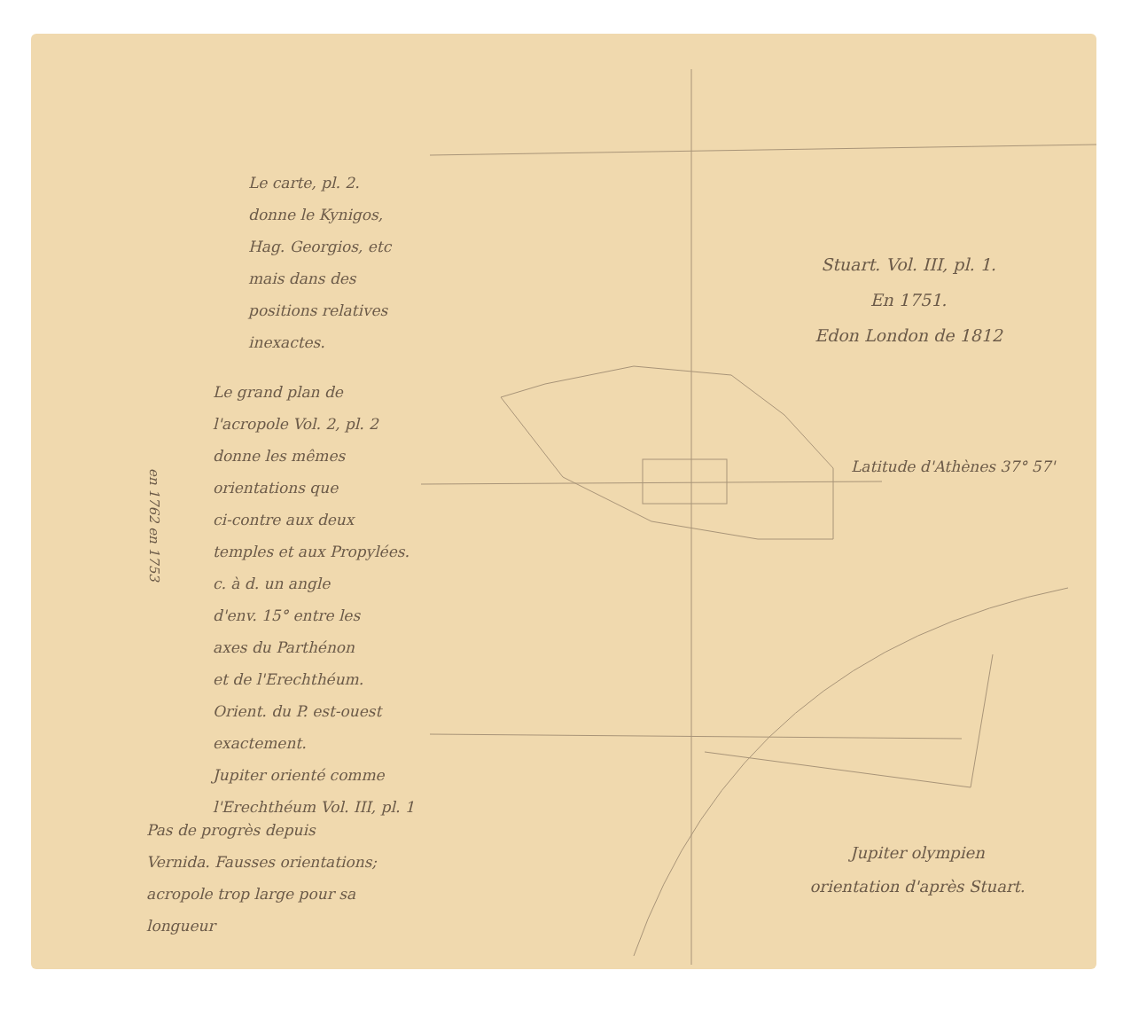Le carte, pl. 2.
donne le Kynigos,
Hag. Georgios, etc
mais dans des
positions relatives
inexactes.
Le grand plan de
l'acropole Vol. 2, pl. 2
donne les mêmes
orientations que
ci-contre aux deux
temples et aux Propylées.
c. à d. un angle
d'env. 15° entre les
axes du Parthénon
et de l'Erechthéum.
Orient. du P. est-ouest
exactement.
Jupiter orienté comme
l'Erechthéum Vol. III, pl. 1
en 1762 en 1753
Stuart. Vol. III, pl. 1.
En 1751.
Edon London de 1812
Latitude d'Athènes 37° 57'
Pas de progrès depuis
Vernida. Fausses orientations;
acropole trop large pour sa
longueur
Jupiter olympien
orientation d'après Stuart.